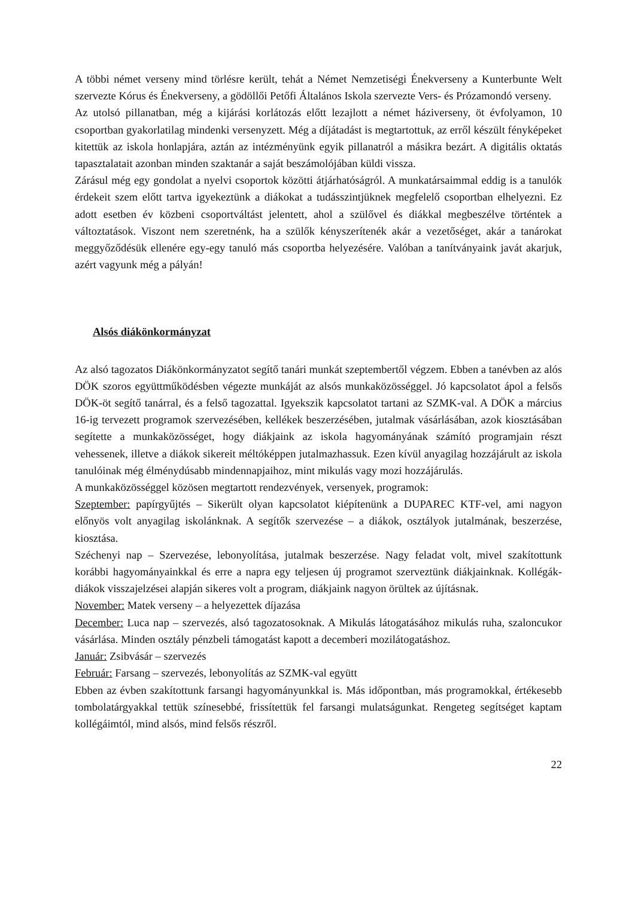A többi német verseny mind törlésre került, tehát a Német Nemzetiségi Énekverseny a Kunterbunte Welt szervezte Kórus és Énekverseny, a gödöllői Petőfi Általános Iskola szervezte Vers- és Prózamondó verseny.
Az utolsó pillanatban, még a kijárási korlátozás előtt lezajlott a német háziverseny, öt évfolyamon, 10 csoportban gyakorlatilag mindenki versenyzett. Még a díjátadást is megtartottuk, az erről készült fényképeket kitettük az iskola honlapjára, aztán az intézményünk egyik pillanatról a másikra bezárt. A digitális oktatás tapasztalatait azonban minden szaktanár a saját beszámolójában küldi vissza.
Zárásul még egy gondolat a nyelvi csoportok közötti átjárhatóságról. A munkatársaimmal eddig is a tanulók érdekeit szem előtt tartva igyekeztünk a diákokat a tudásszintjüknek megfelelő csoportban elhelyezni. Ez adott esetben év közbeni csoportváltást jelentett, ahol a szülővel és diákkal megbeszélve történtek a változtatások. Viszont nem szeretnénk, ha a szülők kényszerítenék akár a vezetőséget, akár a tanárokat meggyőződésük ellenére egy-egy tanuló más csoportba helyezésére. Valóban a tanítványaink javát akarjuk, azért vagyunk még a pályán!
Alsós diákönkormányzat
Az alsó tagozatos Diákönkormányzatot segítő tanári munkát szeptembertől végzem. Ebben a tanévben az alós DÖK szoros együttműködésben végezte munkáját az alsós munkaközösséggel. Jó kapcsolatot ápol a felsős DÖK-öt segítő tanárral, és a felső tagozattal. Igyekszik kapcsolatot tartani az SZMK-val. A DÖK a március 16-ig tervezett programok szervezésében, kellékek beszerzésében, jutalmak vásárlásában, azok kiosztásában segítette a munkaközösséget, hogy diákjaink az iskola hagyományának számító programjain részt vehessenek, illetve a diákok sikereit méltóképpen jutalmazhassuk. Ezen kívül anyagilag hozzájárult az iskola tanulóinak még élménydúsabb mindennapjaihoz, mint mikulás vagy mozi hozzájárulás.
A munkaközösséggel közösen megtartott rendezvények, versenyek, programok:
Szeptember: papírgyűjtés – Sikerült olyan kapcsolatot kiépítenünk a DUPAREC KTF-vel, ami nagyon előnyös volt anyagilag iskolánknak. A segítők szervezése – a diákok, osztályok jutalmának, beszerzése, kiosztása.
Széchenyi nap – Szervezése, lebonyolítása, jutalmak beszerzése. Nagy feladat volt, mivel szakítottunk korábbi hagyományainkkal és erre a napra egy teljesen új programot szerveztünk diákjainknak. Kollégák-diákok visszajelzései alapján sikeres volt a program, diákjaink nagyon örültek az újításnak.
November: Matek verseny – a helyezettek díjazása
December: Luca nap – szervezés, alsó tagozatosoknak. A Mikulás látogatásához mikulás ruha, szaloncukor vásárlása. Minden osztály pénzbeli támogatást kapott a decemberi mozilátogatáshoz.
Január: Zsibvásár – szervezés
Február: Farsang – szervezés, lebonyolítás az SZMK-val együtt
Ebben az évben szakítottunk farsangi hagyományunkkal is. Más időpontban, más programokkal, értékesebb tombolatárgyakkal tettük színesebbé, frissítettük fel farsangi mulatságunkat. Rengeteg segítséget kaptam kollégáimtól, mind alsós, mind felsős részről.
22